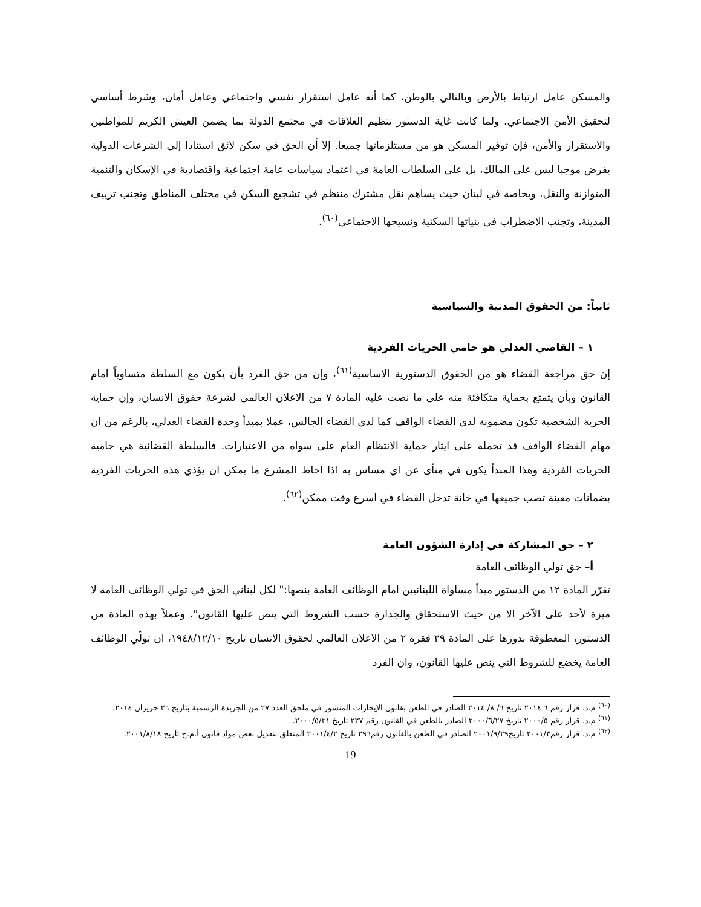والمسكن عامل ارتباط بالأرض وبالتالي بالوطن، كما أنه عامل استقرار نفسي واجتماعي وعامل أمان، وشرط أساسي لتحقيق الأمن الاجتماعي. ولما كانت غاية الدستور تنظيم العلاقات في مجتمع الدولة بما يضمن العيش الكريم للمواطنين والاستقرار والأمن، فإن توفير المسكن هو من مستلزماتها جميعا. إلا أن الحق في سكن لائق استنادا إلى الشرعات الدولية يفرض موجبا ليس على المالك، بل على السلطات العامة في اعتماد سياسات عامة اجتماعية واقتصادية في الإسكان والتنمية المتوازنة والنقل، وبخاصة في لبنان حيث يساهم نقل مشترك منتظم في تشجيع السكن في مختلف المناطق وتجنب ترييف المدينة، وتجنب الاضطراب في بنياتها السكنية ونسيجها الاجتماعي<sup>(٦٠)</sup>.
ثانياً: من الحقوق المدنية والسياسية
١ – القاضي العدلي هو حامي الحريات الفردية
إن حق مراجعة القضاء هو من الحقوق الدستورية الاساسية<sup>(٦١)</sup>، وإن من حق الفرد بأن يكون مع السلطة متساوياً امام القانون وبأن يتمتع بحماية متكافئة منه على ما نصت عليه المادة ٧ من الاعلان العالمي لشرعة حقوق الانسان، وإن حماية الحرية الشخصية تكون مضمونة لدى القضاء الواقف كما لدى القضاء الجالس، عملا بمبدأ وحدة القضاء العدلي، بالرغم من ان مهام القضاء الواقف قد تحمله على ايثار حماية الانتظام العام على سواه من الاعتبارات. فالسلطة القضائية هي حامية الحريات الفردية وهذا المبدأ يكون في منأى عن اي مساس به اذا احاط المشرع ما يمكن ان يؤذي هذه الحريات الفردية بضمانات معينة تصب جميعها في خانة تدخل القضاء في اسرع وقت ممكن<sup>(٦٢)</sup>.
٢ – حق المشاركة في إدارة الشؤون العامة
أ– حق تولي الوظائف العامة
تقرّر المادة ١٢ من الدستور مبدأ مساواة اللبنانيين امام الوظائف العامة بنصها:" لكل لبناني الحق في تولي الوظائف العامة لا ميزة لأحد على الآخر الا من حيث الاستحقاق والجدارة حسب الشروط التي ينص عليها القانون"، وعملاً بهذه المادة من الدستور، المعطوفة بدورها على المادة ٢٩ فقرة ٢ من الاعلان العالمي لحقوق الانسان تاريخ ١٩٤٨/١٢/١٠، ان تولّي الوظائف العامة يخضع للشروط التي ينص عليها القانون، وان الفرد
<sup>(٦٠)</sup> م.د. قرار رقم ٦ ٢٠١٤ تاريخ ٦/ ٨/ ٢٠١٤ الصادر في الطعن بقانون الإيجارات المنشور في ملحق العدد ٢٧ من الجريدة الرسمية بتاريخ ٢٦ حزيران ٢٠١٤.
<sup>(٦١)</sup> م.د. قرار رقم ٢٠٠٠/٥ تاريخ ٢٠٠٠/٦/٢٧ الصادر بالطعن في القانون رقم ٢٢٧ تاريخ ٢٠٠٠/٥/٣١.
<sup>(٦٢)</sup> م.د. قرار رقم٢٠٠١/٣ تاريخ٢٠٠١/٩/٢٩ الصادر في الطعن بالقانون رقم٢٩٦ تاريخ ٢٠٠١/٤/٢ المتعلق بتعديل بعض مواد قانون أ.م.ج تاريخ ٢٠٠١/٨/١٨.
19